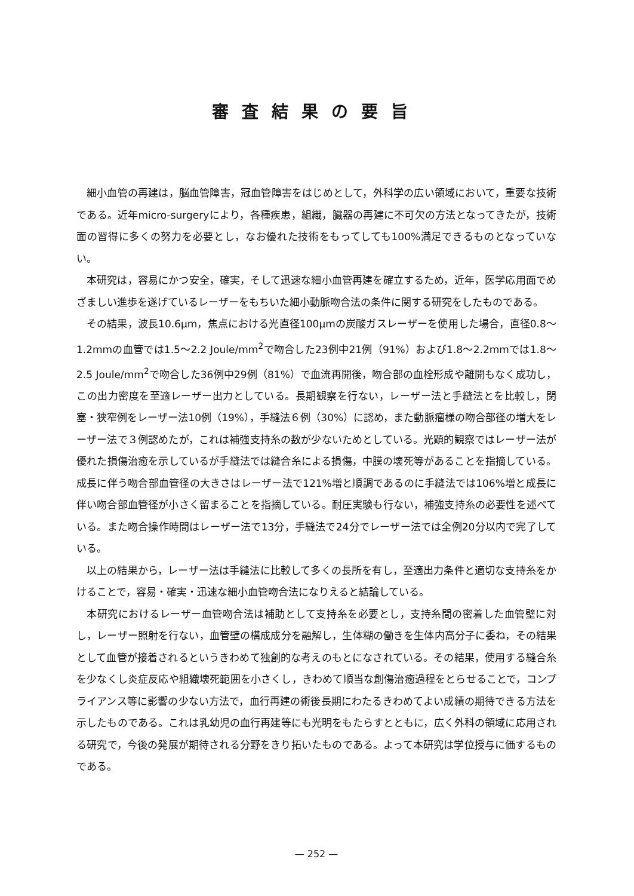審査結果の要旨
細小血管の再建は，脳血管障害，冠血管障害をはじめとして，外科学の広い領域において，重要な技術である。近年micro-surgeryにより，各種疾患，組織，臓器の再建に不可欠の方法となってきたが，技術面の習得に多くの努力を必要とし，なお優れた技術をもってしても100%満足できるものとなっていない。
本研究は，容易にかつ安全，確実，そして迅速な細小血管再建を確立するため，近年，医学応用面でめざましい進歩を遂げているレーザーをもちいた細小動脈吻合法の条件に関する研究をしたものである。
その結果，波長10.6μm，焦点における光直径100μmの炭酸ガスレーザーを使用した場合，直径0.8〜1.2mmの血管では1.5〜2.2 Joule/mm<sup>2</sup>で吻合した23例中21例（91%）および1.8〜2.2mmでは1.8〜2.5 Joule/mm<sup>2</sup>で吻合した36例中29例（81%）で血流再開後，吻合部の血栓形成や離開もなく成功し，この出力密度を至適レーザー出力としている。長期観察を行ない，レーザー法と手縫法とを比較し，閉塞・狭窄例をレーザー法10例（19%），手縫法６例（30%）に認め，また動脈瘤様の吻合部径の増大をレーザー法で３例認めたが，これは補強支持糸の数が少ないためとしている。光顕的観察ではレーザー法が優れた損傷治癒を示しているが手縫法では縫合糸による損傷，中膜の壊死等があることを指摘している。成長に伴う吻合部血管径の大きさはレーザー法で121%増と順調であるのに手縫法では106%増と成長に伴い吻合部血管径が小さく留まることを指摘している。耐圧実験も行ない，補強支持糸の必要性を述べている。また吻合操作時間はレーザー法で13分，手縫法で24分でレーザー法では全例20分以内で完了している。
以上の結果から，レーザー法は手縫法に比較して多くの長所を有し，至適出力条件と適切な支持糸をかけることで，容易・確実・迅速な細小血管吻合法になりえると結論している。
本研究におけるレーザー血管吻合法は補助として支持糸を必要とし，支持糸間の密着した血管壁に対し，レーザー照射を行ない，血管壁の構成成分を融解し，生体糊の働きを生体内高分子に委ね，その結果として血管が接着されるというきわめて独創的な考えのもとになされている。その結果，使用する縫合糸を少なくし炎症反応や組織壊死範囲を小さくし，きわめて順当な創傷治癒過程をとらせることで，コンプライアンス等に影響の少ない方法で，血行再建の術後長期にわたるきわめてよい成績の期待できる方法を示したものである。これは乳幼児の血行再建等にも光明をもたらすとともに，広く外科の領域に応用される研究で，今後の発展が期待される分野をきり拓いたものである。よって本研究は学位授与に価するものである。
— 252 —